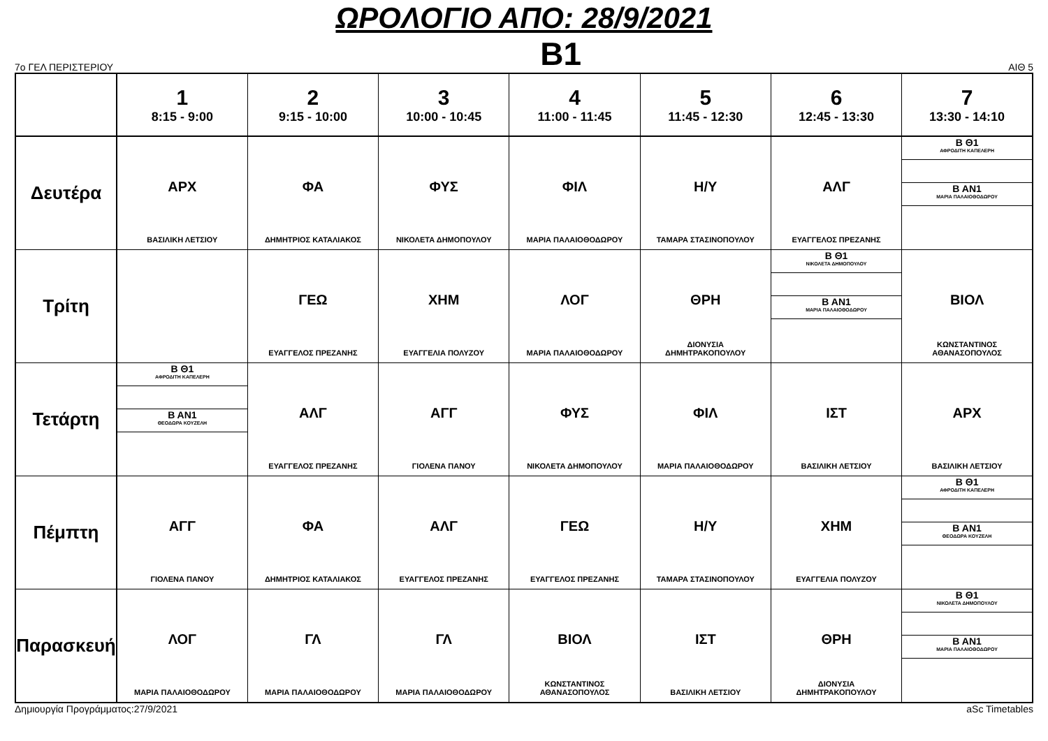ΩΡΟΛΟΓΙΟ ΑΠΟ: 28/9/2021
7ο ΓΕΛ ΠΕΡΙΣΤΕΡΙΟΥ B1 ΑΙΘ 5
| | 1 8:15 - 9:00 | 2 9:15 - 10:00 | 3 10:00 - 10:45 | 4 11:00 - 11:45 | 5 11:45 - 12:30 | 6 12:45 - 13:30 | 7 13:30 - 14:10 |
| --- | --- | --- | --- | --- | --- | --- | --- |
| Δευτέρα | ΑΡΧ ΒΑΣΙΛΙΚΗ ΛΕΤΣΙΟΥ | ΦΑ ΔΗΜΗΤΡΙΟΣ ΚΑΤΑΛΙΑΚΟΣ | ΦΥΣ ΝΙΚΟΛΕΤΑ ΔΗΜΟΠΟΥΛΟΥ | ΦΙΛ ΜΑΡΙΑ ΠΑΛΑΙΟΘΟΔΩΡΟΥ | Η/Υ ΤΑΜΑΡΑ ΣΤΑΣΙΝΟΠΟΥΛΟΥ | ΑΛΓ ΕΥΑΓΓΕΛΟΣ ΠΡΕΖΑΝΗΣ | Β Θ1 ΑΦΡΟΔΙΤΗ ΚΑΠΕΛΕΡΗ Β ΑΝ1 ΜΑΡΙΑ ΠΑΛΑΙΟΘΟΔΩΡΟΥ |
| Τρίτη | | ΓΕΩ ΕΥΑΓΓΕΛΟΣ ΠΡΕΖΑΝΗΣ | ΧΗΜ ΕΥΑΓΓΕΛΙΑ ΠΟΛΥΖΟΥ | ΛΟΓ ΜΑΡΙΑ ΠΑΛΑΙΟΘΟΔΩΡΟΥ | ΘΡΗ ΔΙΟΝΥΣΙΑ ΔΗΜΗΤΡΑΚΟΠΟΥΛΟΥ | Β Θ1 ΝΙΚΟΛΕΤΑ ΔΗΜΟΠΟΥΛΟΥ Β ΑΝ1 ΜΑΡΙΑ ΠΑΛΑΙΟΘΟΔΩΡΟΥ | ΒΙΟΛ ΚΩΝΣΤΑΝΤΙΝΟΣ ΑΘΑΝΑΣΟΠΟΥΛΟΣ |
| Τετάρτη | Β Θ1 ΑΦΡΟΔΙΤΗ ΚΑΠΕΛΕΡΗ Β ΑΝ1 ΘΕΟΔΩΡΑ ΚΟΥΖΕΛΗ | ΑΛΓ ΕΥΑΓΓΕΛΟΣ ΠΡΕΖΑΝΗΣ | ΑΓΓ ΓΙΟΛΕΝΑ ΠΑΝΟΥ | ΦΥΣ ΝΙΚΟΛΕΤΑ ΔΗΜΟΠΟΥΛΟΥ | ΦΙΛ ΜΑΡΙΑ ΠΑΛΑΙΟΘΟΔΩΡΟΥ | ΙΣΤ ΒΑΣΙΛΙΚΗ ΛΕΤΣΙΟΥ | ΑΡΧ ΒΑΣΙΛΙΚΗ ΛΕΤΣΙΟΥ |
| Πέμπτη | ΑΓΓ ΓΙΟΛΕΝΑ ΠΑΝΟΥ | ΦΑ ΔΗΜΗΤΡΙΟΣ ΚΑΤΑΛΙΑΚΟΣ | ΑΛΓ ΕΥΑΓΓΕΛΟΣ ΠΡΕΖΑΝΗΣ | ΓΕΩ ΕΥΑΓΓΕΛΟΣ ΠΡΕΖΑΝΗΣ | Η/Υ ΤΑΜΑΡΑ ΣΤΑΣΙΝΟΠΟΥΛΟΥ | ΧΗΜ ΕΥΑΓΓΕΛΙΑ ΠΟΛΥΖΟΥ | Β Θ1 ΑΦΡΟΔΙΤΗ ΚΑΠΕΛΕΡΗ Β ΑΝ1 ΘΕΟΔΩΡΑ ΚΟΥΖΕΛΗ |
| Παρασκευή | ΛΟΓ ΜΑΡΙΑ ΠΑΛΑΙΟΘΟΔΩΡΟΥ | ΓΛ ΜΑΡΙΑ ΠΑΛΑΙΟΘΟΔΩΡΟΥ | ΓΛ ΜΑΡΙΑ ΠΑΛΑΙΟΘΟΔΩΡΟΥ | ΒΙΟΛ ΚΩΝΣΤΑΝΤΙΝΟΣ ΑΘΑΝΑΣΟΠΟΥΛΟΣ | ΙΣΤ ΒΑΣΙΛΙΚΗ ΛΕΤΣΙΟΥ | ΘΡΗ ΔΙΟΝΥΣΙΑ ΔΗΜΗΤΡΑΚΟΠΟΥΛΟΥ | Β Θ1 ΝΙΚΟΛΕΤΑ ΔΗΜΟΠΟΥΛΟΥ Β ΑΝ1 ΜΑΡΙΑ ΠΑΛΑΙΟΘΟΔΩΡΟΥ |
Δημιουργία Προγράμματος:27/9/2021 aSc Timetables